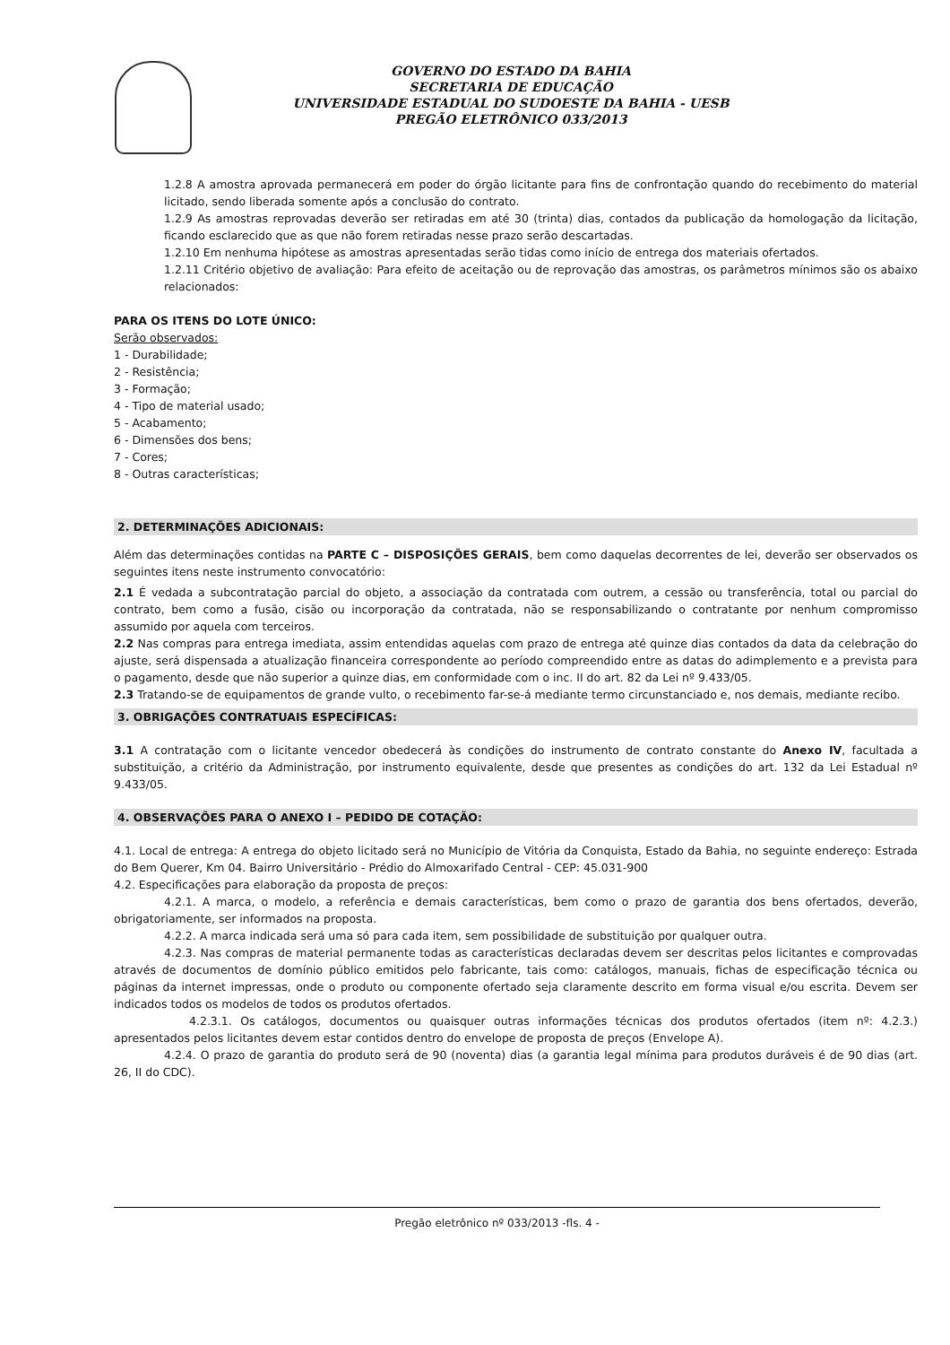GOVERNO DO ESTADO DA BAHIA
SECRETARIA DE EDUCAÇÃO
UNIVERSIDADE ESTADUAL DO SUDOESTE DA BAHIA - UESB
PREGÃO ELETRÔNICO 033/2013
1.2.8 A amostra aprovada permanecerá em poder do órgão licitante para fins de confrontação quando do recebimento do material licitado, sendo liberada somente após a conclusão do contrato.
1.2.9 As amostras reprovadas deverão ser retiradas em até 30 (trinta) dias, contados da publicação da homologação da licitação, ficando esclarecido que as que não forem retiradas nesse prazo serão descartadas.
1.2.10 Em nenhuma hipótese as amostras apresentadas serão tidas como início de entrega dos materiais ofertados.
1.2.11 Critério objetivo de avaliação: Para efeito de aceitação ou de reprovação das amostras, os parâmetros mínimos são os abaixo relacionados:
PARA OS ITENS DO LOTE ÚNICO:
Serão observados:
1 - Durabilidade;
2 - Resistência;
3 - Formação;
4 - Tipo de material usado;
5 - Acabamento;
6 - Dimensões dos bens;
7 - Cores;
8 - Outras características;
2. DETERMINAÇÕES ADICIONAIS:
Além das determinações contidas na PARTE C – DISPOSIÇÕES GERAIS, bem como daquelas decorrentes de lei, deverão ser observados os seguintes itens neste instrumento convocatório:
2.1 É vedada a subcontratação parcial do objeto, a associação da contratada com outrem, a cessão ou transferência, total ou parcial do contrato, bem como a fusão, cisão ou incorporação da contratada, não se responsabilizando o contratante por nenhum compromisso assumido por aquela com terceiros.
2.2 Nas compras para entrega imediata, assim entendidas aquelas com prazo de entrega até quinze dias contados da data da celebração do ajuste, será dispensada a atualização financeira correspondente ao período compreendido entre as datas do adimplemento e a prevista para o pagamento, desde que não superior a quinze dias, em conformidade com o inc. II do art. 82 da Lei nº 9.433/05.
2.3 Tratando-se de equipamentos de grande vulto, o recebimento far-se-á mediante termo circunstanciado e, nos demais, mediante recibo.
3. OBRIGAÇÕES CONTRATUAIS ESPECÍFICAS:
3.1 A contratação com o licitante vencedor obedecerá às condições do instrumento de contrato constante do Anexo IV, facultada a substituição, a critério da Administração, por instrumento equivalente, desde que presentes as condições do art. 132 da Lei Estadual nº 9.433/05.
4. OBSERVAÇÕES PARA O ANEXO I – PEDIDO DE COTAÇÃO:
4.1. Local de entrega: A entrega do objeto licitado será no Município de Vitória da Conquista, Estado da Bahia, no seguinte endereço: Estrada do Bem Querer, Km 04. Bairro Universitário - Prédio do Almoxarifado Central - CEP: 45.031-900
4.2. Especificações para elaboração da proposta de preços:
4.2.1. A marca, o modelo, a referência e demais características, bem como o prazo de garantia dos bens ofertados, deverão, obrigatoriamente, ser informados na proposta.
4.2.2. A marca indicada será uma só para cada item, sem possibilidade de substituição por qualquer outra.
4.2.3. Nas compras de material permanente todas as características declaradas devem ser descritas pelos licitantes e comprovadas através de documentos de domínio público emitidos pelo fabricante, tais como: catálogos, manuais, fichas de especificação técnica ou páginas da internet impressas, onde o produto ou componente ofertado seja claramente descrito em forma visual e/ou escrita. Devem ser indicados todos os modelos de todos os produtos ofertados.
4.2.3.1. Os catálogos, documentos ou quaisquer outras informações técnicas dos produtos ofertados (item nº: 4.2.3.) apresentados pelos licitantes devem estar contidos dentro do envelope de proposta de preços (Envelope A).
4.2.4. O prazo de garantia do produto será de 90 (noventa) dias (a garantia legal mínima para produtos duráveis é de 90 dias (art. 26, II do CDC).
Pregão eletrônico nº 033/2013 -fls. 4 -